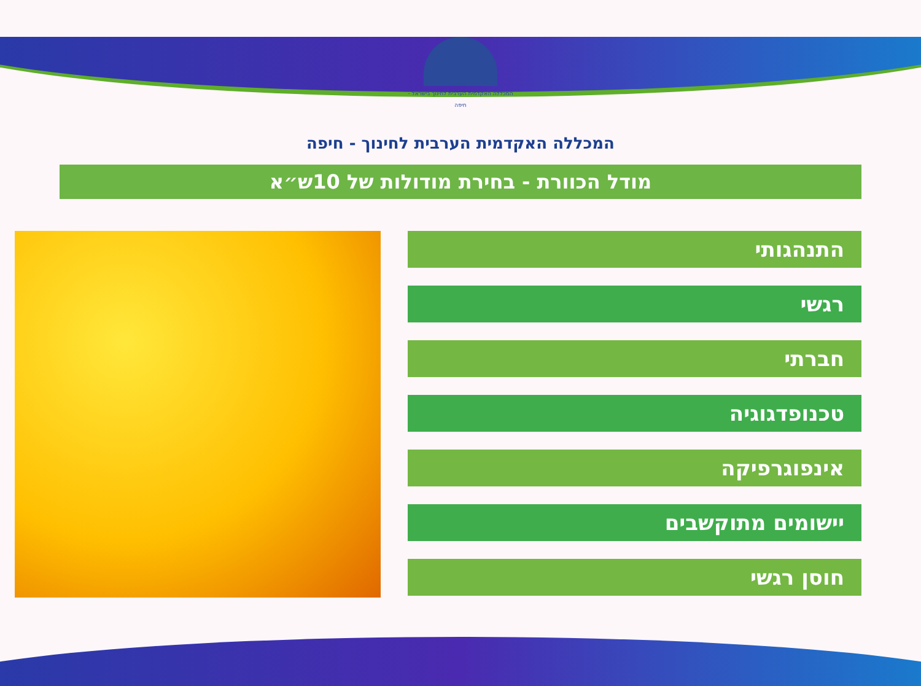המכללה האקדמית הערבית לחינוך בישראל - חיפה
המכללה האקדמית הערבית לחינוך - חיפה
מודל הכוורת - בחירת מודולות של 10ש״א
התנהגותי
רגשי
חברתי
טכנופדגוגיה
אינפוגרפיקה
יישומים מתוקשבים
חוסן רגשי